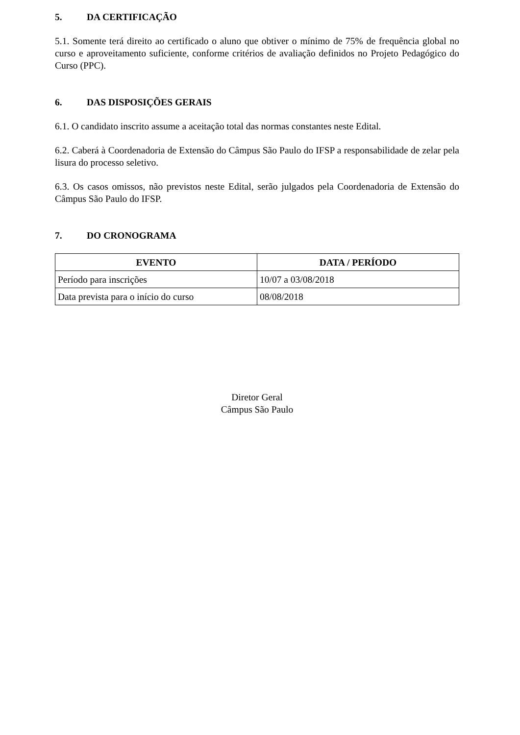5. DA CERTIFICAÇÃO
5.1. Somente terá direito ao certificado o aluno que obtiver o mínimo de 75% de frequência global no curso e aproveitamento suficiente, conforme critérios de avaliação definidos no Projeto Pedagógico do Curso (PPC).
6. DAS DISPOSIÇÕES GERAIS
6.1. O candidato inscrito assume a aceitação total das normas constantes neste Edital.
6.2. Caberá à Coordenadoria de Extensão do Câmpus São Paulo do IFSP a responsabilidade de zelar pela lisura do processo seletivo.
6.3. Os casos omissos, não previstos neste Edital, serão julgados pela Coordenadoria de Extensão do Câmpus São Paulo do IFSP.
7. DO CRONOGRAMA
| EVENTO | DATA / PERÍODO |
| --- | --- |
| Período para inscrições | 10/07 a 03/08/2018 |
| Data prevista para o início do curso | 08/08/2018 |
Diretor Geral
Câmpus São Paulo